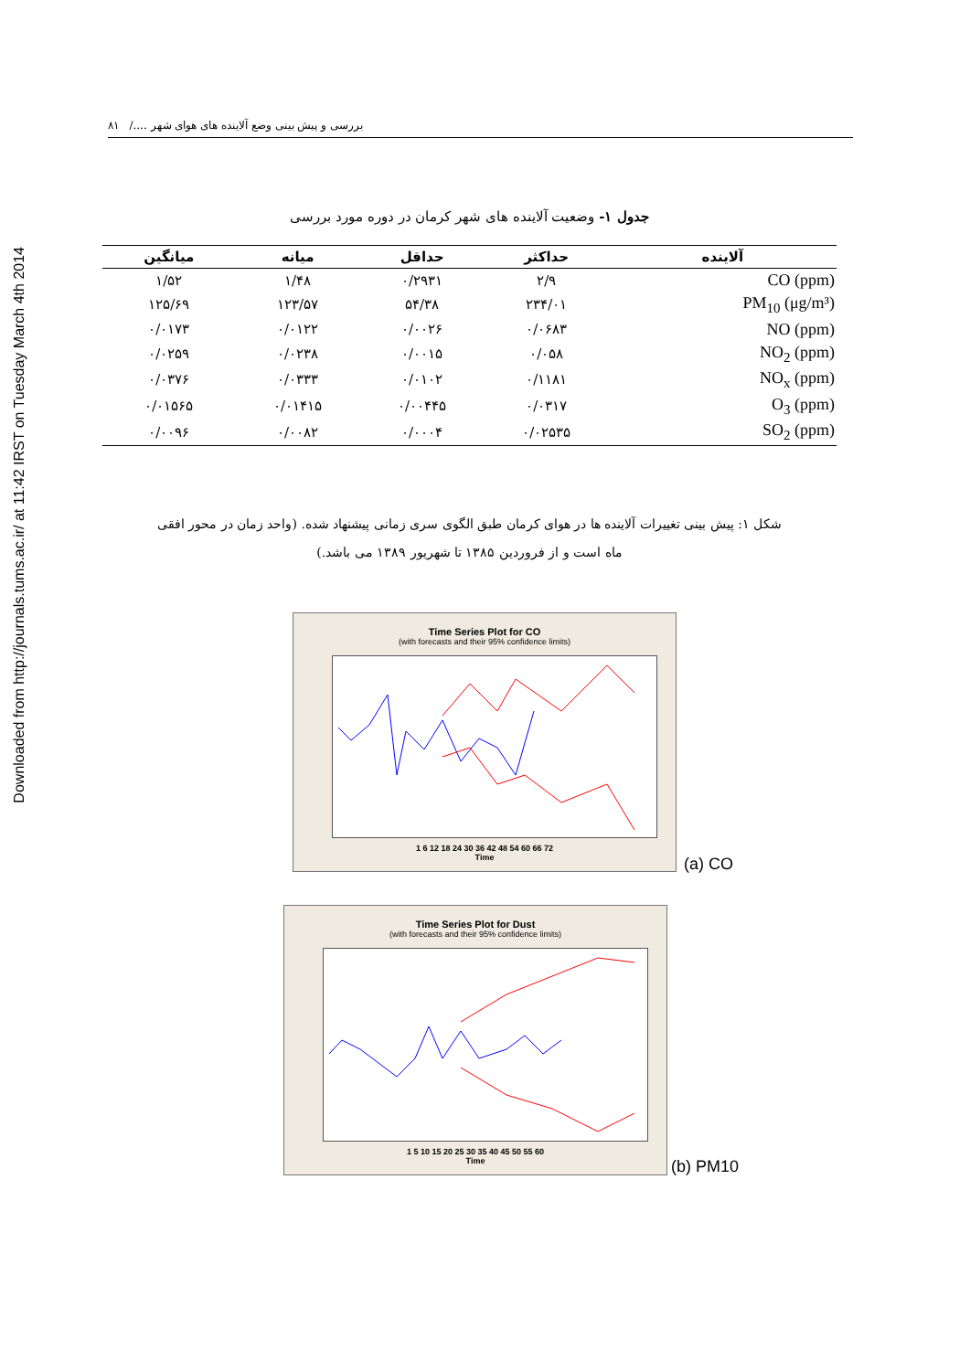Downloaded from http://journals.tums.ac.ir/ at 11:42 IRST on Tuesday March 4th 2014
بررسی و پیش بینی وضع آلاینده های هوای شهر ..../ ۸۱
جدول ۱- وضعیت آلاینده های شهر کرمان در دوره مورد بررسی
| آلاینده | حداکثر | حداقل | میانه | میانگین |
| --- | --- | --- | --- | --- |
| CO (ppm) | ۲/۹ | ۰/۲۹۳۱ | ۱/۴۸ | ۱/۵۲ |
| PM<sub>10</sub> (μg/m³) | ۲۳۴/۰۱ | ۵۴/۳۸ | ۱۲۳/۵۷ | ۱۲۵/۶۹ |
| NO (ppm) | ۰/۰۶۸۳ | ۰/۰۰۲۶ | ۰/۰۱۲۲ | ۰/۰۱۷۳ |
| NO<sub>2</sub> (ppm) | ۰/۰۵۸ | ۰/۰۰۱۵ | ۰/۰۲۳۸ | ۰/۰۲۵۹ |
| NO<sub>x</sub> (ppm) | ۰/۱۱۸۱ | ۰/۰۱۰۲ | ۰/۰۳۳۳ | ۰/۰۳۷۶ |
| O<sub>3</sub> (ppm) | ۰/۰۳۱۷ | ۰/۰۰۴۴۵ | ۰/۰۱۴۱۵ | ۰/۰۱۵۶۵ |
| SO<sub>2</sub> (ppm) | ۰/۰۲۵۳۵ | ۰/۰۰۰۴ | ۰/۰۰۸۲ | ۰/۰۰۹۶ |
شکل ۱: پیش بینی تغییرات آلاینده ها در هوای کرمان طبق الگوی سری زمانی پیشنهاد شده. (واحد زمان در محور افقی
ماه است و از فروردین ۱۳۸۵ تا شهریور ۱۳۸۹ می باشد.)
Time Series Plot for CO
(with forecasts and their 95% confidence limits)
1 6 12 18 24 30 36 42 48 54 60 66 72
Time
(a) CO
Time Series Plot for Dust
(with forecasts and their 95% confidence limits)
1 5 10 15 20 25 30 35 40 45 50 55 60
Time
(b) PM10